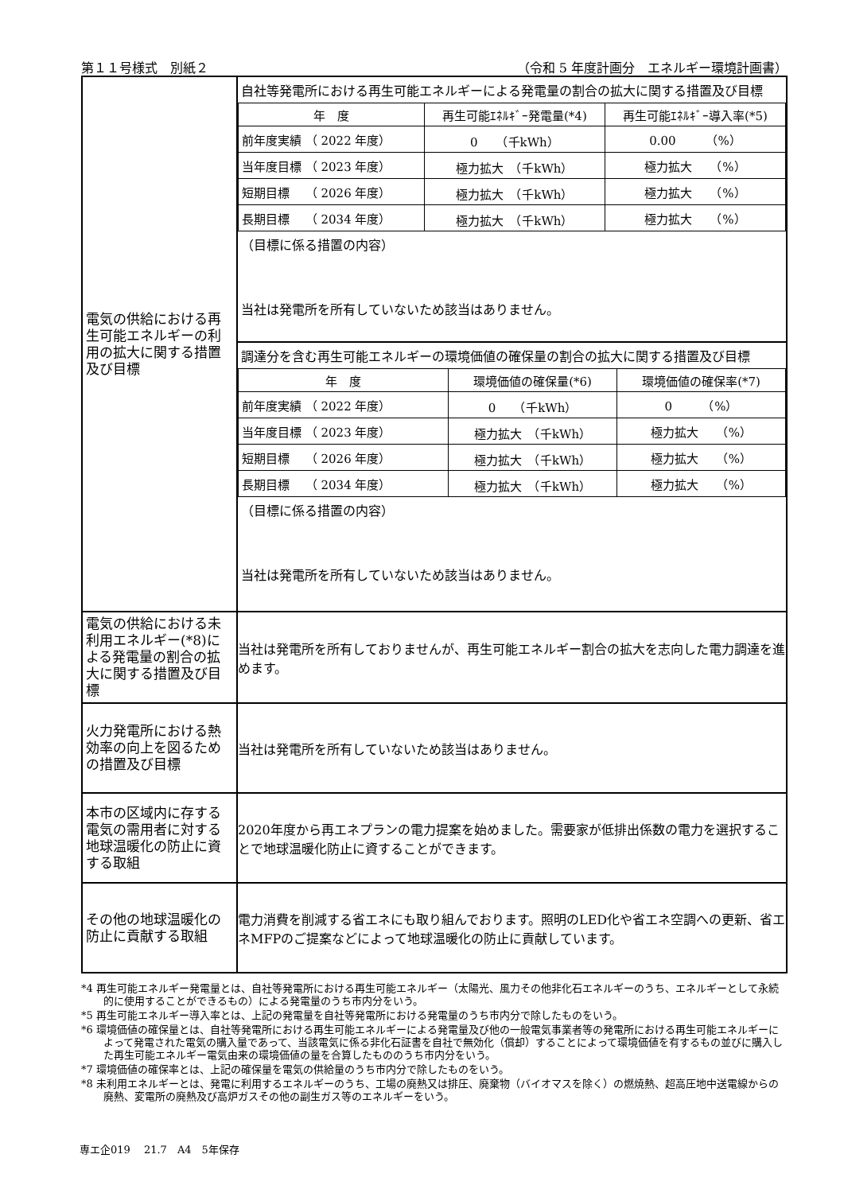第１１号様式　別紙２ （令和 5 年度計画分　エネルギー環境計画書）
| 電気の供給における再生可能エネルギーの利用の拡大に関する措置及び目標 | 自社等発電所における再生可能エネルギーによる発電量の割合の拡大に関する措置及び目標 / 年 度 / 再生可能ｴﾈﾙｷﾞｰ発電量(*4) / 再生可能ｴﾈﾙｷﾞｰ導入率(*5) / / 前年度実績 （ 2022 年度） / 0 （千kWh） / 0.00 （%） / / 当年度目標 （ 2023 年度） / 極力拡大 （千kWh） / 極力拡大 （%） / / 短期目標 （ 2026 年度） / 極力拡大 （千kWh） / 極力拡大 （%） / / 長期目標 （ 2034 年度） / 極力拡大 （千kWh） / 極力拡大 （%） / （目標に係る措置の内容） 当社は発電所を所有していないため該当はありません。 |
| | 調達分を含む再生可能エネルギーの環境価値の確保量の割合の拡大に関する措置及び目標 / 年 度 / 環境価値の確保量(*6) / 環境価値の確保率(*7) / / 前年度実績 （ 2022 年度） / 0 （千kWh） / 0 （%） / / 当年度目標 （ 2023 年度） / 極力拡大 （千kWh） / 極力拡大 （%） / / 短期目標 （ 2026 年度） / 極力拡大 （千kWh） / 極力拡大 （%） / / 長期目標 （ 2034 年度） / 極力拡大 （千kWh） / 極力拡大 （%） / （目標に係る措置の内容） 当社は発電所を所有していないため該当はありません。 |
| 電気の供給における未利用エネルギー(*8)による発電量の割合の拡大に関する措置及び目標 | 当社は発電所を所有しておりませんが、再生可能エネルギー割合の拡大を志向した電力調達を進めます。 |
| 火力発電所における熱効率の向上を図るための措置及び目標 | 当社は発電所を所有していないため該当はありません。 |
| 本市の区域内に存する電気の需用者に対する地球温暖化の防止に資する取組 | 2020年度から再エネプランの電力提案を始めました。需要家が低排出係数の電力を選択することで地球温暖化防止に資することができます。 |
| その他の地球温暖化の防止に貢献する取組 | 電力消費を削減する省エネにも取り組んでおります。照明のLED化や省エネ空調への更新、省エネMFPのご提案などによって地球温暖化の防止に貢献しています。 |
*4 再生可能エネルギー発電量とは、自社等発電所における再生可能エネルギー（太陽光、風力その他非化石エネルギーのうち、エネルギーとして永続的に使用することができるもの）による発電量のうち市内分をいう。
*5 再生可能エネルギー導入率とは、上記の発電量を自社等発電所における発電量のうち市内分で除したものをいう。
*6 環境価値の確保量とは、自社等発電所における再生可能エネルギーによる発電量及び他の一般電気事業者等の発電所における再生可能エネルギーによって発電された電気の購入量であって、当該電気に係る非化石証書を自社で無効化（償却）することによって環境価値を有するもの並びに購入した再生可能エネルギー電気由来の環境価値の量を合算したもののうち市内分をいう。
*7 環境価値の確保率とは、上記の確保量を電気の供給量のうち市内分で除したものをいう。
*8 未利用エネルギーとは、発電に利用するエネルギーのうち、工場の廃熱又は排圧、廃棄物（バイオマスを除く）の燃焼熱、超高圧地中送電線からの廃熱、変電所の廃熱及び高炉ガスその他の副生ガス等のエネルギーをいう。
専エ企019　 21.7　A4　5年保存